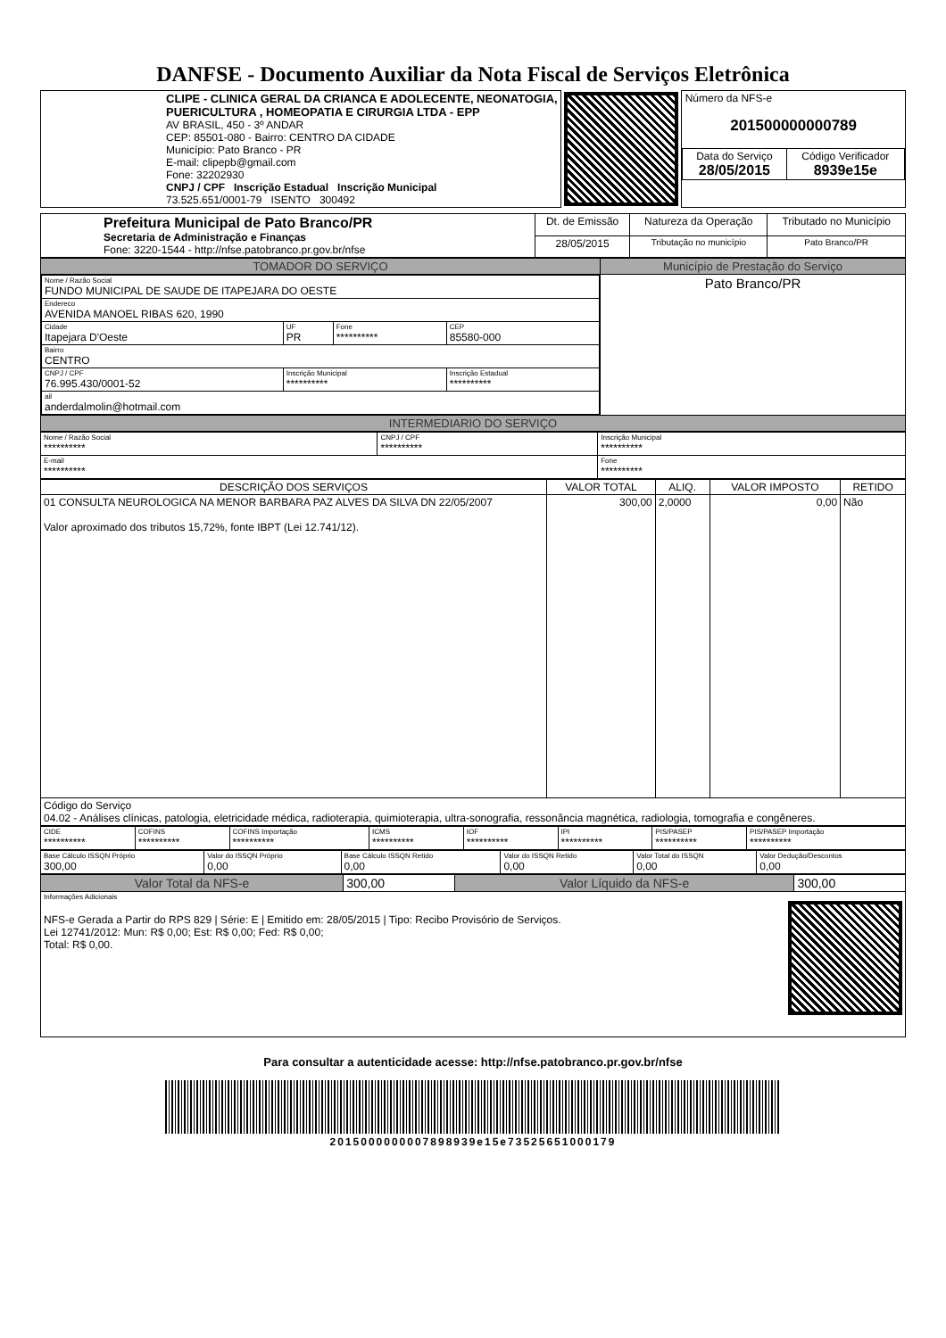DANFSE - Documento Auxiliar da Nota Fiscal de Serviços Eletrônica
| CLIPE - CLINICA GERAL DA CRIANCA E ADOLECENTE, NEONATOGIA, PUERICULTURA , HOMEOPATIA E CIRURGIA LTDA - EPP AV BRASIL, 450 - 3º ANDAR CEP: 85501-080 - Bairro: CENTRO DA CIDADE Município: Pato Branco - PR E-mail: clipepb@gmail.com Fone: 32202930 CNPJ / CPF Inscrição Estadual Inscrição Municipal 73.525.651/0001-79 ISENTO 300492 | | / Número da NFS-e 201500000000789 / / / Data do Serviço 28/05/2015 / Código Verificador 8939e15e / |
| Prefeitura Municipal de Pato Branco/PR Secretaria de Administração e Finanças Fone: 3220-1544 - http://nfse.patobranco.pr.gov.br/nfse | Dt. de Emissão | Natureza da Operação | Tributado no Município |
| | 28/05/2015 | Tributação no município | Pato Branco/PR |
| TOMADOR DO SERVIÇO | Município de Prestação do Serviço |
| / Nome / Razão Social FUNDO MUNICIPAL DE SAUDE DE ITAPEJARA DO OESTE / / / / / Endereco AVENIDA MANOEL RIBAS 620, 1990 / / / / / Cidade Itapejara D'Oeste / UF PR / Fone ********** / CEP 85580-000 / / Bairro CENTRO / / / / / CNPJ / CPF 76.995.430/0001-52 / Inscrição Municipal ********** / / Inscrição Estadual ********** / / ail anderdalmolin@hotmail.com / / / / | Pato Branco/PR |
| INTERMEDIARIO DO SERVIÇO | |
| Nome / Razão Social ********** | CNPJ / CPF ********** | Inscrição Municipal ********** |
| E-mail ********** | | Fone ********** |
| DESCRIÇÃO DOS SERVIÇOS | VALOR TOTAL | ALIQ. | VALOR IMPOSTO | RETIDO |
| --- | --- | --- | --- | --- |
| 01 CONSULTA NEUROLOGICA NA MENOR BARBARA PAZ ALVES DA SILVA DN 22/05/2007 Valor aproximado dos tributos 15,72%, fonte IBPT (Lei 12.741/12). | 300,00 | 2,0000 | 0,00 | Não |
| Código do Serviço 04.02 - Análises clínicas, patologia, eletricidade médica, radioterapia, quimioterapia, ultra-sonografia, ressonância magnética, radiologia, tomografia e congêneres. | | | | |
| CIDE ********** | COFINS ********** | COFINS Importação ********** | ICMS ********** | IOF ********** | IPI ********** | PIS/PASEP ********** | PIS/PASEP Importação ********** |
| Base Cálculo ISSQN Próprio 300,00 | Valor do ISSQN Próprio 0,00 | Base Cálculo ISSQN Retido 0,00 | Valor do ISSQN Retido 0,00 | Valor Total do ISSQN 0,00 | Valor Dedução/Descontos 0,00 |
| Valor Total da NFS-e | 300,00 | Valor Líquido da NFS-e | 300,00 |
| Informações Adicionais NFS-e Gerada a Partir do RPS 829 / Série: E / Emitido em: 28/05/2015 / Tipo: Recibo Provisório de Serviços. Lei 12741/2012: Mun: R$ 0,00; Est: R$ 0,00; Fed: R$ 0,00; Total: R$ 0,00. | | | |
Para consultar a autenticidade acesse: http://nfse.patobranco.pr.gov.br/nfse
201500000000789893​9e15e73525651000179